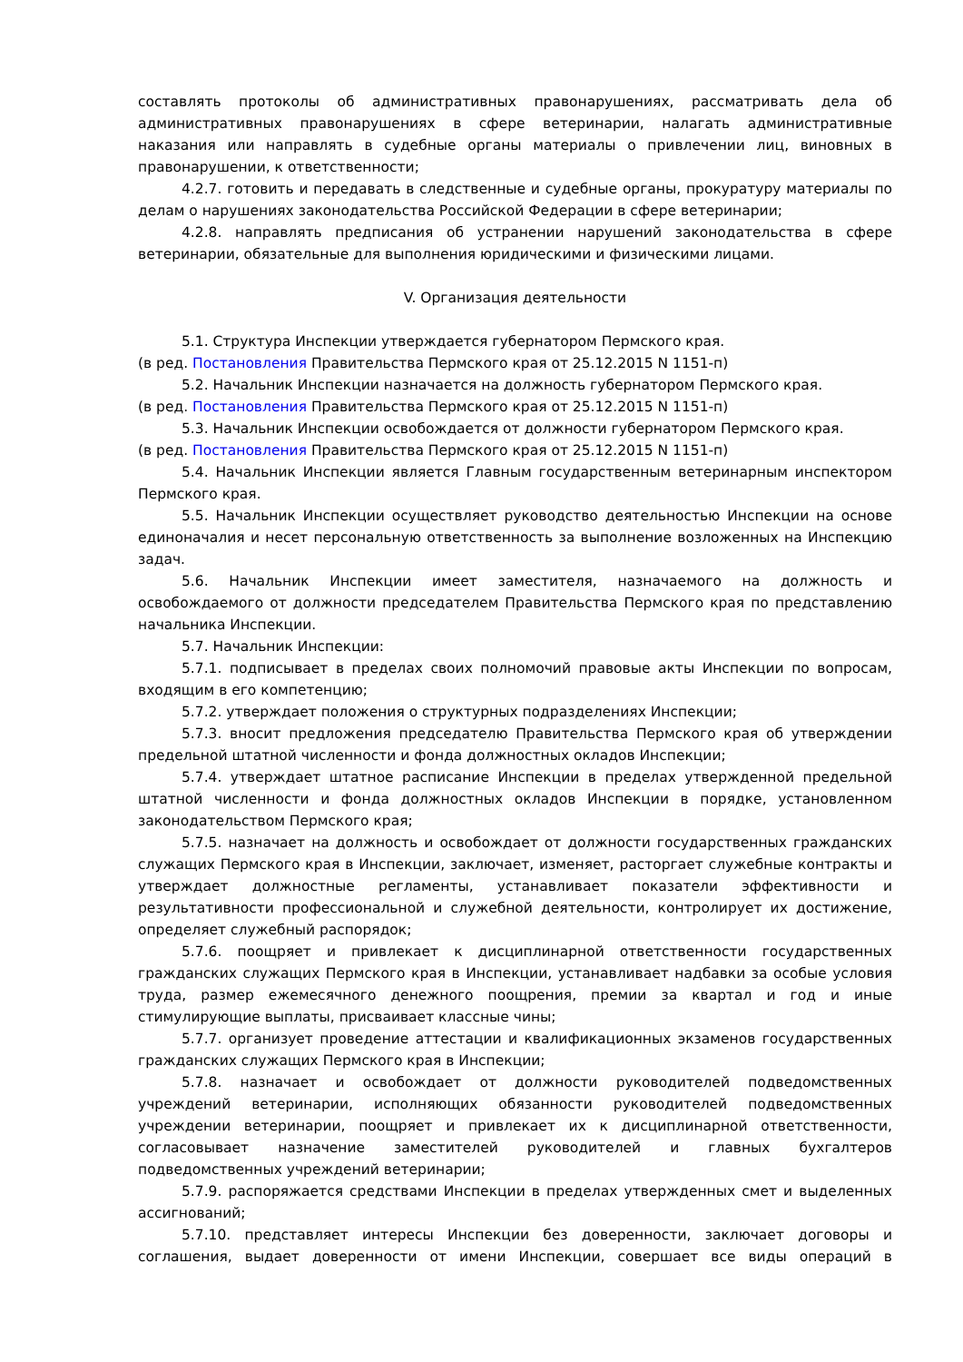составлять протоколы об административных правонарушениях, рассматривать дела об административных правонарушениях в сфере ветеринарии, налагать административные наказания или направлять в судебные органы материалы о привлечении лиц, виновных в правонарушении, к ответственности;
4.2.7. готовить и передавать в следственные и судебные органы, прокуратуру материалы по делам о нарушениях законодательства Российской Федерации в сфере ветеринарии;
4.2.8. направлять предписания об устранении нарушений законодательства в сфере ветеринарии, обязательные для выполнения юридическими и физическими лицами.
V. Организация деятельности
5.1. Структура Инспекции утверждается губернатором Пермского края.
(в ред. Постановления Правительства Пермского края от 25.12.2015 N 1151-п)
5.2. Начальник Инспекции назначается на должность губернатором Пермского края.
(в ред. Постановления Правительства Пермского края от 25.12.2015 N 1151-п)
5.3. Начальник Инспекции освобождается от должности губернатором Пермского края.
(в ред. Постановления Правительства Пермского края от 25.12.2015 N 1151-п)
5.4. Начальник Инспекции является Главным государственным ветеринарным инспектором Пермского края.
5.5. Начальник Инспекции осуществляет руководство деятельностью Инспекции на основе единоначалия и несет персональную ответственность за выполнение возложенных на Инспекцию задач.
5.6. Начальник Инспекции имеет заместителя, назначаемого на должность и освобождаемого от должности председателем Правительства Пермского края по представлению начальника Инспекции.
5.7. Начальник Инспекции:
5.7.1. подписывает в пределах своих полномочий правовые акты Инспекции по вопросам, входящим в его компетенцию;
5.7.2. утверждает положения о структурных подразделениях Инспекции;
5.7.3. вносит предложения председателю Правительства Пермского края об утверждении предельной штатной численности и фонда должностных окладов Инспекции;
5.7.4. утверждает штатное расписание Инспекции в пределах утвержденной предельной штатной численности и фонда должностных окладов Инспекции в порядке, установленном законодательством Пермского края;
5.7.5. назначает на должность и освобождает от должности государственных гражданских служащих Пермского края в Инспекции, заключает, изменяет, расторгает служебные контракты и утверждает должностные регламенты, устанавливает показатели эффективности и результативности профессиональной и служебной деятельности, контролирует их достижение, определяет служебный распорядок;
5.7.6. поощряет и привлекает к дисциплинарной ответственности государственных гражданских служащих Пермского края в Инспекции, устанавливает надбавки за особые условия труда, размер ежемесячного денежного поощрения, премии за квартал и год и иные стимулирующие выплаты, присваивает классные чины;
5.7.7. организует проведение аттестации и квалификационных экзаменов государственных гражданских служащих Пермского края в Инспекции;
5.7.8. назначает и освобождает от должности руководителей подведомственных учреждений ветеринарии, исполняющих обязанности руководителей подведомственных учреждении ветеринарии, поощряет и привлекает их к дисциплинарной ответственности, согласовывает назначение заместителей руководителей и главных бухгалтеров подведомственных учреждений ветеринарии;
5.7.9. распоряжается средствами Инспекции в пределах утвержденных смет и выделенных ассигнований;
5.7.10. представляет интересы Инспекции без доверенности, заключает договоры и соглашения, выдает доверенности от имени Инспекции, совершает все виды операций в